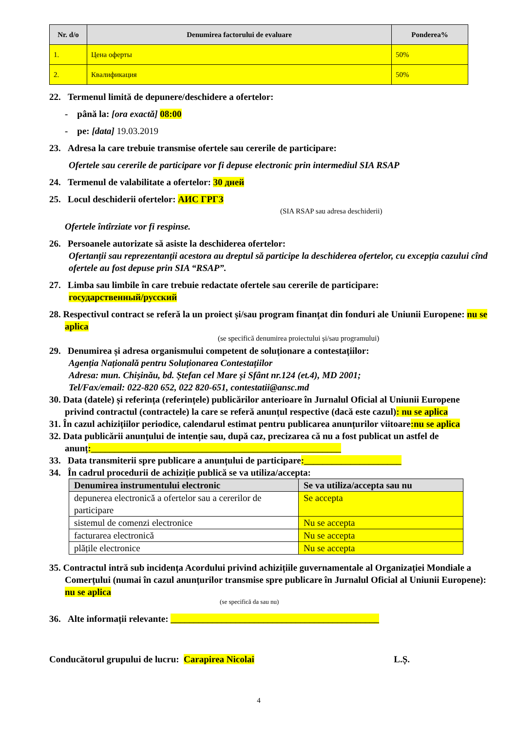| Nr. d/o | Denumirea factorului de evaluare | Ponderea% |
| --- | --- | --- |
| 1. | Цена оферты | 50% |
| 2. | Квалификация | 50% |
22. Termenul limită de depunere/deschidere a ofertelor:
- până la: [ora exactă] 08:00
- pe: [data] 19.03.2019
23. Adresa la care trebuie transmise ofertele sau cererile de participare:
Ofertele sau cererile de participare vor fi depuse electronic prin intermediul SIA RSAP
24. Termenul de valabilitate a ofertelor: 30 дней
25. Locul deschiderii ofertelor: АИС ГРГЗ
(SIA RSAP sau adresa deschiderii)
Ofertele întîrziate vor fi respinse.
26. Persoanele autorizate să asiste la deschiderea ofertelor:
Ofertanții sau reprezentanții acestora au dreptul să participe la deschiderea ofertelor, cu excepția cazului cînd ofertele au fost depuse prin SIA “RSAP”.
27. Limba sau limbile în care trebuie redactate ofertele sau cererile de participare:
государственный/русский
28. Respectivul contract se referă la un proiect și/sau program finanțat din fonduri ale Uniunii Europene: nu se aplica
(se specifică denumirea proiectului și/sau programului)
29. Denumirea și adresa organismului competent de soluționare a contestațiilor:
Agenția Națională pentru Soluționarea Contestațiilor
Adresa: mun. Chișinău, bd. Ștefan cel Mare și Sfânt nr.124 (et.4), MD 2001;
Tel/Fax/email: 022-820 652, 022 820-651, contestatii@ansc.md
30. Data (datele) și referința (referințele) publicărilor anterioare în Jurnalul Oficial al Uniunii Europene privind contractul (contractele) la care se referă anunțul respective (dacă este cazul): nu se aplica
31. În cazul achizițiilor periodice, calendarul estimat pentru publicarea anunțurilor viitoare:nu se aplica
32. Data publicării anunțului de intenție sau, după caz, precizarea că nu a fost publicat un astfel de anunț:______________________________________________________
33. Data transmiterii spre publicare a anunțului de participare:_____________________
34. În cadrul procedurii de achiziție publică se va utiliza/accepta:
| Denumirea instrumentului electronic | Se va utiliza/accepta sau nu |
| --- | --- |
| depunerea electronică a ofertelor sau a cererilor de participare | Se accepta |
| sistemul de comenzi electronice | Nu se accepta |
| facturarea electronică | Nu se accepta |
| plățile electronice | Nu se accepta |
35. Contractul intră sub incidența Acordului privind achizițiile guvernamentale al Organizației Mondiale a Comerțului (numai în cazul anunțurilor transmise spre publicare în Jurnalul Oficial al Uniunii Europene): nu se aplica
(se specifică da sau nu)
36. Alte informații relevante: _____________________________________________
Conducătorul grupului de lucru: Carapirea Nicolai L.Ș.
4